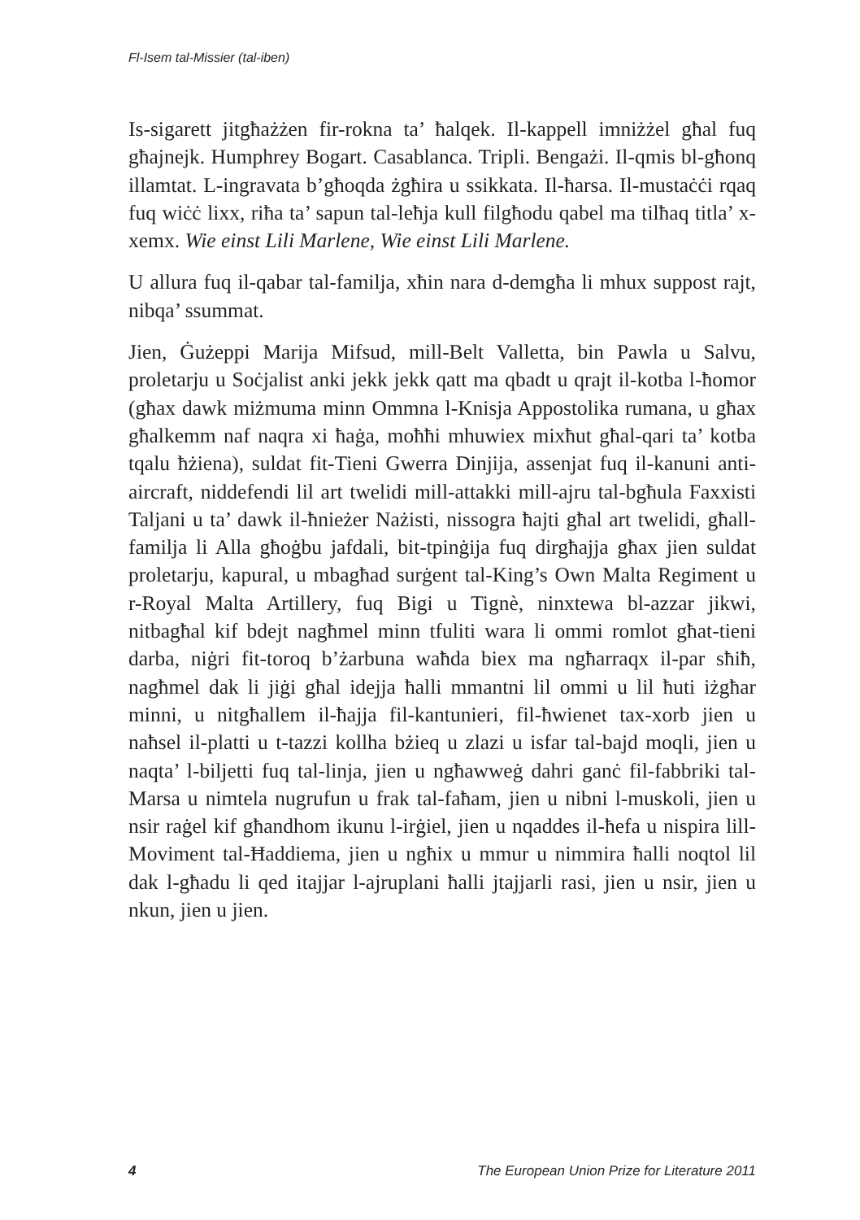Fl-Isem tal-Missier (tal-iben)
Is-sigarett jitgħażżen fir-rokna ta’ ħalqek. Il-kappell imniżżel għal fuq għajnejk. Humphrey Bogart. Casablanca. Tripli. Bengażi. Il-qmis bl-għonq illamtat. L-ingravata b’għoqda żgħira u ssikkata. Il-ħarsa. Il-mustaċċi rqaq fuq wiċċ lixx, riħa ta’ sapun tal-leħja kull filgħodu qabel ma tilħaq titla’ x-xemx. Wie einst Lili Marlene, Wie einst Lili Marlene.
U allura fuq il-qabar tal-familja, xħin nara d-demgħa li mhux suppost rajt, nibqa’ ssummat.
Jien, Ġużeppi Marija Mifsud, mill-Belt Valletta, bin Pawla u Salvu, proletarju u Soċjalist anki jekk jekk qatt ma qbadt u qrajt il-kotba l-ħomor (għax dawk miżmuma minn Ommna l-Knisja Appostolika rumana, u għax għalkemm naf naqra xi ħaġa, moħħi mhuwiex mixħut għal-qari ta’ kotba tqalu ħżiena), suldat fit-Tieni Gwerra Dinjija, assenjat fuq il-kanuni anti-aircraft, niddefendi lil art twelidi mill-attakki mill-ajru tal-bgħula Faxxisti Taljani u ta’ dawk il-ħnieżer Nażisti, nissogra ħajti għal art twelidi, għall-familja li Alla għoġbu jafdali, bit-tpinġija fuq dirgħajja għax jien suldat proletarju, kapural, u mbagħad surġent tal-King’s Own Malta Regiment u r-Royal Malta Artillery, fuq Bigi u Tignè, ninxtewa bl-azzar jikwi, nitbagħal kif bdejt nagħmel minn tfuliti wara li ommi romlot għat-tieni darba, niġri fit-toroq b’żarbuna waħda biex ma ngħarraqx il-par sħiħ, nagħmel dak li jiġi għal idejja ħalli mmantni lil ommi u lil ħuti iżgħar minni, u nitgħallem il-ħajja fil-kantunieri, fil-ħwienet tax-xorb jien u naħsel il-platti u t-tazzi kollha bżieq u zlazi u isfar tal-bajd moqli, jien u naqta’ l-biljetti fuq tal-linja, jien u ngħawweġ dahri ganċ fil-fabbriki tal-Marsa u nimtela nugrufun u frak tal-faħam, jien u nibni l-muskoli, jien u nsir raġel kif għandhom ikunu l-irġiel, jien u nqaddes il-ħefa u nispira lill-Moviment tal-Ħaddiema, jien u ngħix u mmur u nimmira ħalli noqtol lil dak l-għadu li qed itajjar l-ajruplani ħalli jtajjarli rasi, jien u nsir, jien u nkun, jien u jien.
4 The European Union Prize for Literature 2011